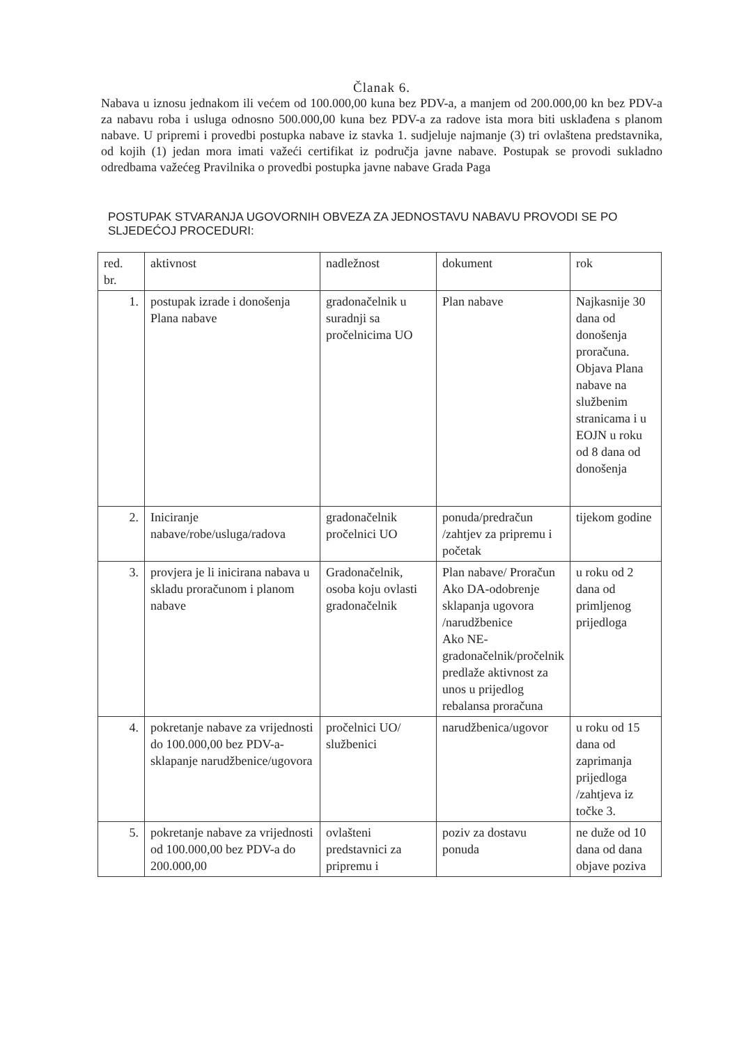Članak 6.
Nabava u iznosu jednakom ili većem od 100.000,00 kuna bez PDV-a, a manjem od 200.000,00 kn bez PDV-a za nabavu roba i usluga odnosno 500.000,00 kuna bez PDV-a za radove ista mora biti usklađena s planom nabave. U pripremi i provedbi postupka nabave iz stavka 1. sudjeluje najmanje (3) tri ovlaštena predstavnika, od kojih (1) jedan mora imati važeći certifikat iz područja javne nabave. Postupak se provodi sukladno odredbama važećeg Pravilnika o provedbi postupka javne nabave Grada Paga
POSTUPAK STVARANJA UGOVORNIH OBVEZA ZA JEDNOSTAVU NABAVU PROVODI SE PO SLJEDEĆOJ PROCEDURI:
| red. br. | aktivnost | nadležnost | dokument | rok |
| 1. | postupak izrade i donošenja Plana nabave | gradonačelnik u suradnji sa pročelnicima UO | Plan nabave | Najkasnije 30 dana od donošenja proračuna. Objava Plana nabave na službenim stranicama i u EOJN u roku od 8 dana od donošenja |
| 2. | Iniciranje nabave/robe/usluga/radova | gradonačelnik pročelnici UO | ponuda/predračun /zahtjev za pripremu i početak | tijekom godine |
| 3. | provjera je li inicirana nabava u skladu proračunom i planom nabave | Gradonačelnik, osoba koju ovlasti gradonačelnik | Plan nabave/ Proračun Ako DA-odobrenje sklapanja ugovora /narudžbenice Ako NE-gradonačelnik/pročelnik predlaže aktivnost za unos u prijedlog rebalansa proračuna | u roku od 2 dana od primljenog prijedloga |
| 4. | pokretanje nabave za vrijednosti do 100.000,00 bez PDV-a-sklapanje narudžbenice/ugovora | pročelnici UO/ službenici | narudžbenica/ugovor | u roku od 15 dana od zaprimanja prijedloga /zahtjeva iz točke 3. |
| 5. | pokretanje nabave za vrijednosti od 100.000,00 bez PDV-a do 200.000,00 | ovlašteni predstavnici za pripremu i | poziv za dostavu ponuda | ne duže od 10 dana od dana objave poziva |